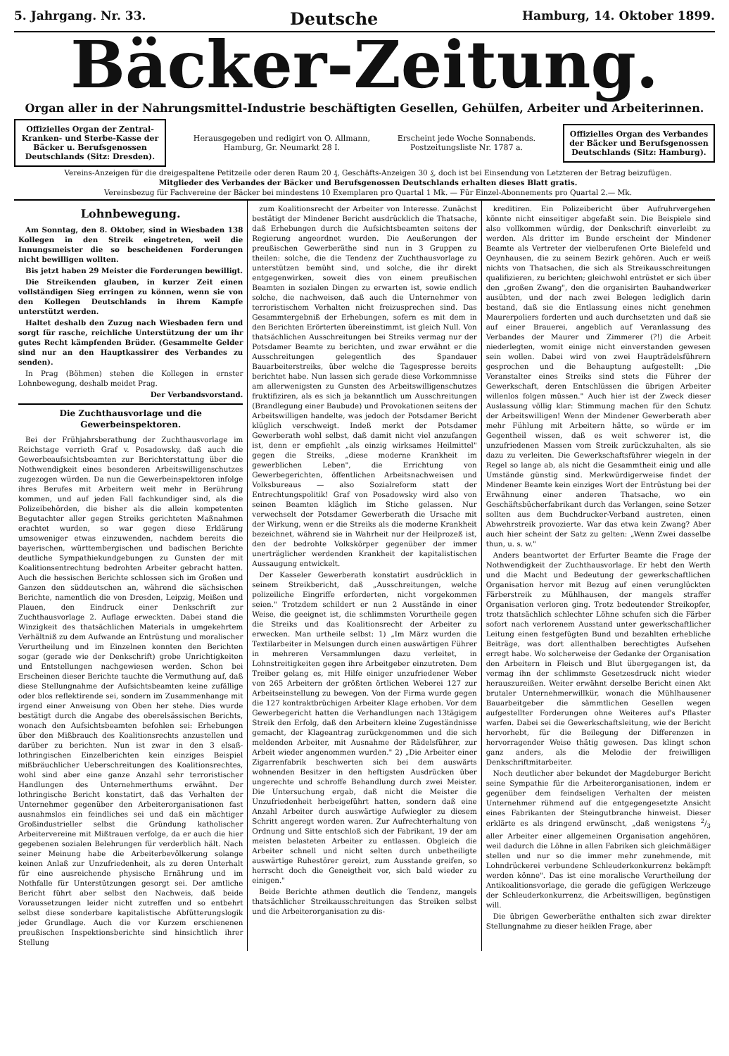5. Jahrgang. Nr. 33. Deutsche Hamburg, 14. Oktober 1899.
Bäcker-Zeitung.
Organ aller in der Nahrungsmittel-Industrie beschäftigten Gesellen, Gehülfen, Arbeiter und Arbeiterinnen.
Offizielles Organ der Zentral-Kranken- und Sterbe-Kasse der Bäcker u. Berufsgenossen Deutschlands (Sitz: Dresden).
Herausgegeben und redigirt von O. Allmann,
Hamburg, Gr. Neumarkt 28 I.
Erscheint jede Woche Sonnabends.
Postzeitungsliste Nr. 1787 a.
Offizielles Organ des Verbandes der Bäcker und Berufsgenossen Deutschlands (Sitz: Hamburg).
Vereins-Anzeigen für die dreigespaltene Petitzeile oder deren Raum 20 ₰, Geschäfts-Anzeigen 30 ₰, doch ist bei Einsendung von Letzteren der Betrag beizufügen.
Mitglieder des Verbandes der Bäcker und Berufsgenossen Deutschlands erhalten dieses Blatt gratis.
Vereinsbezug für Fachvereine der Bäcker bei mindestens 10 Exemplaren pro Quartal 1 Mk. — Für Einzel-Abonnements pro Quartal 2.— Mk.
Lohnbewegung.
Am Sonntag, den 8. Oktober, sind in Wiesbaden 138 Kollegen in den Streik eingetreten, weil die Innungsmeister die so bescheidenen Forderungen nicht bewilligen wollten.
Bis jetzt haben 29 Meister die Forderungen bewilligt.
Die Streikenden glauben, in kurzer Zeit einen vollständigen Sieg erringen zu können, wenn sie von den Kollegen Deutschlands in ihrem Kampfe unterstützt werden.
Haltet deshalb den Zuzug nach Wiesbaden fern und sorgt für rasche, reichliche Unterstützung der um ihr gutes Recht kämpfenden Brüder. (Gesammelte Gelder sind nur an den Hauptkassirer des Verbandes zu senden).
In Prag (Böhmen) stehen die Kollegen in ernster Lohnbewegung, deshalb meidet Prag.
Der Verbandsvorstand.
Die Zuchthausvorlage und die Gewerbeinspektoren.
Bei der Frühjahrsberathung der Zuchthausvorlage im Reichstage verrieth Graf v. Posadowsky, daß auch die Gewerbeaufsichtsbeamten zur Berichterstattung über die Nothwendigkeit eines besonderen Arbeitswilligenschutzes zugezogen würden. Da nun die Gewerbeinspektoren infolge ihres Berufes mit Arbeitern weit mehr in Berührung kommen, und auf jeden Fall fachkundiger sind, als die Polizeibehörden, die bisher als die allein kompetenten Begutachter aller gegen Streiks gerichteten Maßnahmen erachtet wurden, so war gegen diese Erklärung umsoweniger etwas einzuwenden, nachdem bereits die bayerischen, württembergischen und badischen Berichte deutliche Sympathiekundgebungen zu Gunsten der mit Koalitionsentrechtung bedrohten Arbeiter gebracht hatten. Auch die hessischen Berichte schlossen sich im Großen und Ganzen den süddeutschen an, während die sächsischen Berichte, namentlich die von Dresden, Leipzig, Meißen und Plauen, den Eindruck einer Denkschrift zur Zuchthausvorlage 2. Auflage erweckten. Dabei stand die Winzigkeit des thatsächlichen Materials in umgekehrtem Verhältniß zu dem Aufwande an Entrüstung und moralischer Verurtheilung und im Einzelnen konnten den Berichten sogar (gerade wie der Denkschrift) grobe Unrichtigkeiten und Entstellungen nachgewiesen werden. Schon bei Erscheinen dieser Berichte tauchte die Vermuthung auf, daß diese Stellungnahme der Aufsichtsbeamten keine zufällige oder blos reflektirende sei, sondern im Zusammenhange mit irgend einer Anweisung von Oben her stehe. Dies wurde bestätigt durch die Angabe des oberelsässischen Berichts, wonach den Aufsichtsbeamten befohlen sei: Erhebungen über den Mißbrauch des Koalitionsrechts anzustellen und darüber zu berichten. Nun ist zwar in den 3 elsaß-lothringischen Einzelberichten kein einziges Beispiel mißbräuchlicher Ueberschreitungen des Koalitionsrechtes, wohl sind aber eine ganze Anzahl sehr terroristischer Handlungen des Unternehmerthums erwähnt. Der lothringische Bericht konstatirt, daß das Verhalten der Unternehmer gegenüber den Arbeiterorganisationen fast ausnahmslos ein feindliches sei und daß ein mächtiger Großindustrieller selbst die Gründung katholischer Arbeitervereine mit Mißtrauen verfolge, da er auch die hier gegebenen sozialen Belehrungen für verderblich hält. Nach seiner Meinung habe die Arbeiterbevölkerung solange keinen Anlaß zur Unzufriedenheit, als zu deren Unterhalt für eine ausreichende physische Ernährung und im Nothfalle für Unterstützungen gesorgt sei. Der amtliche Bericht führt aber selbst den Nachweis, daß beide Voraussetzungen leider nicht zutreffen und so entbehrt selbst diese sonderbare kapitalistische Abfütterungslogik jeder Grundlage. Auch die vor Kurzem erschienenen preußischen Inspektionsberichte sind hinsichtlich ihrer Stellung
zum Koalitionsrecht der Arbeiter von Interesse. Zunächst bestätigt der Mindener Bericht ausdrücklich die Thatsache, daß Erhebungen durch die Aufsichtsbeamten seitens der Regierung angeordnet wurden. Die Aeußerungen der preußischen Gewerberäthe sind nun in 3 Gruppen zu theilen: solche, die die Tendenz der Zuchthausvorlage zu unterstützen bemüht sind, und solche, die ihr direkt entgegenwirken, soweit dies von einem preußischen Beamten in sozialen Dingen zu erwarten ist, sowie endlich solche, die nachweisen, daß auch die Unternehmer von terroristischem Verhalten nicht freizusprechen sind. Das Gesammtergebniß der Erhebungen, sofern es mit dem in den Berichten Erörterten übereinstimmt, ist gleich Null. Von thatsächlichen Ausschreitungen bei Streiks vermag nur der Potsdamer Beamte zu berichten, und zwar erwähnt er die Ausschreitungen gelegentlich des Spandauer Bauarbeiterstreiks, über welche die Tagespresse bereits berichtet habe. Nun lassen sich gerade diese Vorkommnisse am allerwenigsten zu Gunsten des Arbeitswilligenschutzes fruktifiziren, als es sich ja bekanntlich um Ausschreitungen (Brandlegung einer Baubude) und Provokationen seitens der Arbeitswilligen handelte, was jedoch der Potsdamer Bericht klüglich verschweigt. Indeß merkt der Potsdamer Gewerberath wohl selbst, daß damit nicht viel anzufangen ist, denn er empfiehlt „als einzig wirksames Heilmittel" gegen die Streiks, „diese moderne Krankheit im gewerblichen Leben", die Errichtung von Gewerbegerichten, öffentlichen Arbeitsnachweisen und Volksbureaus — also Sozialreform statt der Entrechtungspolitik! Graf von Posadowsky wird also von seinen Beamten kläglich im Stiche gelassen. Nur verwechselt der Potsdamer Gewerberath die Ursache mit der Wirkung, wenn er die Streiks als die moderne Krankheit bezeichnet, während sie in Wahrheit nur der Heilprozeß ist, den der bedrohte Volkskörper gegenüber der immer unerträglicher werdenden Krankheit der kapitalistischen Aussaugung entwickelt.
Der Kasseler Gewerberath konstatirt ausdrücklich in seinem Streikbericht, daß „Ausschreitungen, welche polizeiliche Eingriffe erforderten, nicht vorgekommen seien." Trotzdem schildert er nun 2 Ausstände in einer Weise, die geeignet ist, die schlimmsten Vorurtheile gegen die Streiks und das Koalitionsrecht der Arbeiter zu erwecken. Man urtheile selbst: 1) „Im März wurden die Textilarbeiter in Melsungen durch einen auswärtigen Führer in mehreren Versammlungen dazu verleitet, in Lohnstreitigkeiten gegen ihre Arbeitgeber einzutreten. Dem Treiber gelang es, mit Hilfe einiger unzufriedener Weber von 265 Arbeitern der größten örtlichen Weberei 127 zur Arbeitseinstellung zu bewegen. Von der Firma wurde gegen die 127 kontraktbrüchigen Arbeiter Klage erhoben. Vor dem Gewerbegericht hatten die Verhandlungen nach 13tägigem Streik den Erfolg, daß den Arbeitern kleine Zugeständnisse gemacht, der Klageantrag zurückgenommen und die sich meldenden Arbeiter, mit Ausnahme der Rädelsführer, zur Arbeit wieder angenommen wurden." 2) „Die Arbeiter einer Zigarrenfabrik beschwerten sich bei dem auswärts wohnenden Besitzer in den heftigsten Ausdrücken über ungerechte und schroffe Behandlung durch zwei Meister. Die Untersuchung ergab, daß nicht die Meister die Unzufriedenheit herbeigeführt hatten, sondern daß eine Anzahl Arbeiter durch auswärtige Aufwiegler zu diesem Schritt angeregt worden waren. Zur Aufrechterhaltung von Ordnung und Sitte entschloß sich der Fabrikant, 19 der am meisten belasteten Arbeiter zu entlassen. Obgleich die Arbeiter schnell und nicht selten durch unbetheiligte auswärtige Ruhestörer gereizt, zum Ausstande greifen, so herrscht doch die Geneigtheit vor, sich bald wieder zu einigen."
Beide Berichte athmen deutlich die Tendenz, mangels thatsächlicher Streikausschreitungen das Streiken selbst und die Arbeiterorganisation zu dis-
kreditiren. Ein Polizeibericht über Aufruhrvergehen könnte nicht einseitiger abgefaßt sein. Die Beispiele sind also vollkommen würdig, der Denkschrift einverleibt zu werden. Als dritter im Bunde erscheint der Mindener Beamte als Vertreter der vielberufenen Orte Bielefeld und Oeynhausen, die zu seinem Bezirk gehören. Auch er weiß nichts von Thatsachen, die sich als Streikausschreitungen qualifizieren, zu berichten; gleichwohl entrüstet er sich über den „großen Zwang", den die organisirten Bauhandwerker ausübten, und der nach zwei Belegen lediglich darin bestand, daß sie die Entlassung eines nicht genehmen Maurerpoliers forderten und auch durchsetzten und daß sie auf einer Brauerei, angeblich auf Veranlassung des Verbandes der Maurer und Zimmerer (?!) die Arbeit niederlegten, womit einige nicht einverstanden gewesen sein wollen. Dabei wird von zwei Haupträdelsführern gesprochen und die Behauptung aufgestellt: „Die Veranstalter eines Streiks sind stets die Führer der Gewerkschaft, deren Entschlüssen die übrigen Arbeiter willenlos folgen müssen." Auch hier ist der Zweck dieser Auslassung völlig klar: Stimmung machen für den Schutz der Arbeitswilligen! Wenn der Mindener Gewerberath aber mehr Fühlung mit Arbeitern hätte, so würde er im Gegentheil wissen, daß es weit schwerer ist, die unzufriedenen Massen vom Streik zurückzuhalten, als sie dazu zu verleiten. Die Gewerkschaftsführer wiegeln in der Regel so lange ab, als nicht die Gesammtheit einig und alle Umstände günstig sind. Merkwürdigerweise findet der Mindener Beamte kein einziges Wort der Entrüstung bei der Erwähnung einer anderen Thatsache, wo ein Geschäftsbücherfabrikant durch das Verlangen, seine Setzer sollten aus dem Buchdrucker-Verband austreten, einen Abwehrstreik provozierte. War das etwa kein Zwang? Aber auch hier scheint der Satz zu gelten: „Wenn Zwei dasselbe thun, u. s. w."
Anders beantwortet der Erfurter Beamte die Frage der Nothwendigkeit der Zuchthausvorlage. Er hebt den Werth und die Macht und Bedeutung der gewerkschaftlichen Organisation hervor mit Bezug auf einen verunglückten Färberstreik zu Mühlhausen, der mangels straffer Organisation verloren ging. Trotz bedeutender Streikopfer, trotz thatsächlich schlechter Löhne schufen sich die Färber sofort nach verlorenem Ausstand unter gewerkschaftlicher Leitung einen festgefügten Bund und bezahlten erhebliche Beiträge, was dort allenthalben berechtigtes Aufsehen erregt habe. Wo solcherweise der Gedanke der Organisation den Arbeitern in Fleisch und Blut übergegangen ist, da vermag ihn der schlimmste Gesetzesdruck nicht wieder herauszureißen. Weiter erwähnt derselbe Bericht einen Akt brutaler Unternehmerwillkür, wonach die Mühlhausener Bauarbeitgeber die sämmtlichen Gesellen wegen aufgestellter Forderungen ohne Weiteres auf's Pflaster warfen. Dabei sei die Gewerkschaftsleitung, wie der Bericht hervorhebt, für die Beilegung der Differenzen in hervorragender Weise thätig gewesen. Das klingt schon ganz anders, als die Melodie der freiwilligen Denkschriftmitarbeiter.
Noch deutlicher aber bekundet der Magdeburger Bericht seine Sympathie für die Arbeiterorganisationen, indem er gegenüber dem feindseligen Verhalten der meisten Unternehmer rühmend auf die entgegengesetzte Ansicht eines Fabrikanten der Steingutbranche hinweist. Dieser erklärte es als dringend erwünscht, „daß wenigstens 2/3 aller Arbeiter einer allgemeinen Organisation angehören, weil dadurch die Löhne in allen Fabriken sich gleichmäßiger stellen und nur so die immer mehr zunehmende, mit Lohndrückerei verbundene Schleuderkonkurrenz bekämpft werden könne". Das ist eine moralische Verurtheilung der Antikoalitionsvorlage, die gerade die gefügigen Werkzeuge der Schleuderkonkurrenz, die Arbeitswilligen, begünstigen will.
Die übrigen Gewerberäthe enthalten sich zwar direkter Stellungnahme zu dieser heiklen Frage, aber